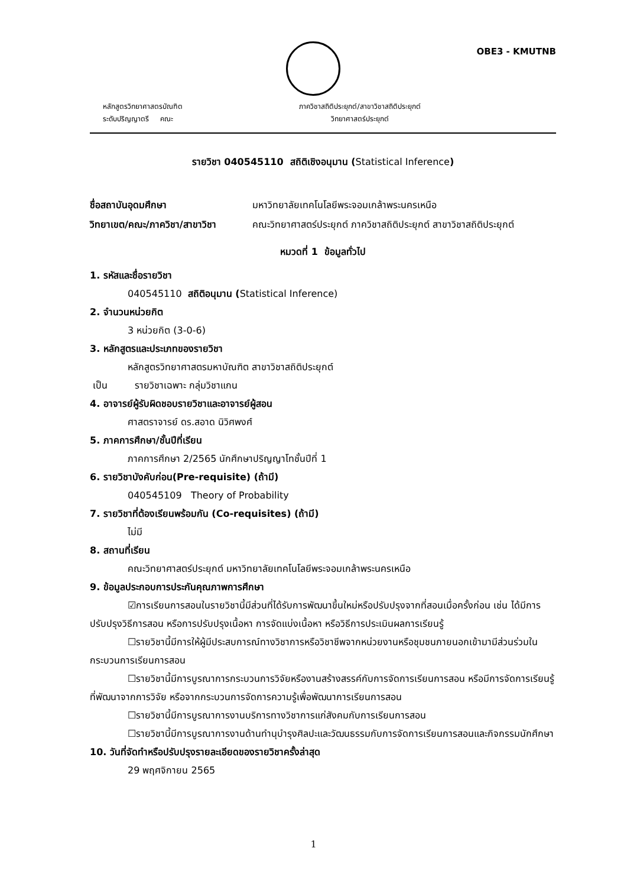OBE3 - KMUTNB
หลักสูตรวิทยาศาสตรบัณฑิต
ระดับปริญญาตรี คณะ
ภาควิชาสถิติประยุกต์/สาขาวิชาสถิติประยุกต์
วิทยาศาสตร์ประยุกต์
รายวิชา 040545110 สถิติเชิงอนุมาน (Statistical Inference)
ชื่อสถาบันอุดมศึกษา มหาวิทยาลัยเทคโนโลยีพระจอมเกล้าพระนครเหนือ
วิทยาเขต/คณะ/ภาควิชา/สาขาวิชา คณะวิทยาศาสตร์ประยุกต์ ภาควิชาสถิติประยุกต์ สาขาวิชาสถิติประยุกต์
หมวดที่ 1 ข้อมูลทั่วไป
1. รหัสและชื่อรายวิชา
040545110 สถิติอนุมาน (Statistical Inference)
2. จำนวนหน่วยกิต
3 หน่วยกิต (3-0-6)
3. หลักสูตรและประเภทของรายวิชา
หลักสูตรวิทยาศาสตรมหาบัณฑิต สาขาวิชาสถิติประยุกต์
เป็น รายวิชาเฉพาะ กลุ่มวิชาแกน
4. อาจารย์ผู้รับผิดชอบรายวิชาและอาจารย์ผู้สอน
ศาสตราจารย์ ดร.สอาด นิวิศพงศ์
5. ภาคการศึกษา/ชั้นปีที่เรียน
ภาคการศึกษา 2/2565 นักศึกษาปริญญาโทชั้นปีที่ 1
6. รายวิชาบังคับก่อน(Pre-requisite) (ถ้ามี)
040545109 Theory of Probability
7. รายวิชาที่ต้องเรียนพร้อมกัน (Co-requisites) (ถ้ามี)
ไม่มี
8. สถานที่เรียน
คณะวิทยาศาสตร์ประยุกต์ มหาวิทยาลัยเทคโนโลยีพระจอมเกล้าพระนครเหนือ
9. ข้อมูลประกอบการประกันคุณภาพการศึกษา
☑การเรียนการสอนในรายวิชานี้มีส่วนที่ได้รับการพัฒนาขึ้นใหม่หรือปรับปรุงจากที่สอนเมื่อครั้งก่อน เช่น ได้มีการปรับปรุงวิธีการสอน หรือการปรับปรุงเนื้อหา การจัดแบ่งเนื้อหา หรือวิธีการประเมินผลการเรียนรู้
☐รายวิชานี้มีการให้ผู้มีประสบการณ์ทางวิชาการหรือวิชาชีพจากหน่วยงานหรือชุมชนภายนอกเข้ามามีส่วนร่วมในกระบวนการเรียนการสอน
☐รายวิชานี้มีการบูรณาการกระบวนการวิจัยหรืองานสร้างสรรค์กับการจัดการเรียนการสอน หรือมีการจัดการเรียนรู้ที่พัฒนาจากการวิจัย หรือจากกระบวนการจัดการความรู้เพื่อพัฒนาการเรียนการสอน
☐รายวิชานี้มีการบูรณาการงานบริการทางวิชาการแก่สังคมกับการเรียนการสอน
☐รายวิชานี้มีการบูรณาการงานด้านทำนุบำรุงศิลปะและวัฒนธรรมกับการจัดการเรียนการสอนและกิจกรรมนักศึกษา
10. วันที่จัดทำหรือปรับปรุงรายละเอียดของรายวิชาครั้งล่าสุด
29 พฤศจิกายน 2565
1